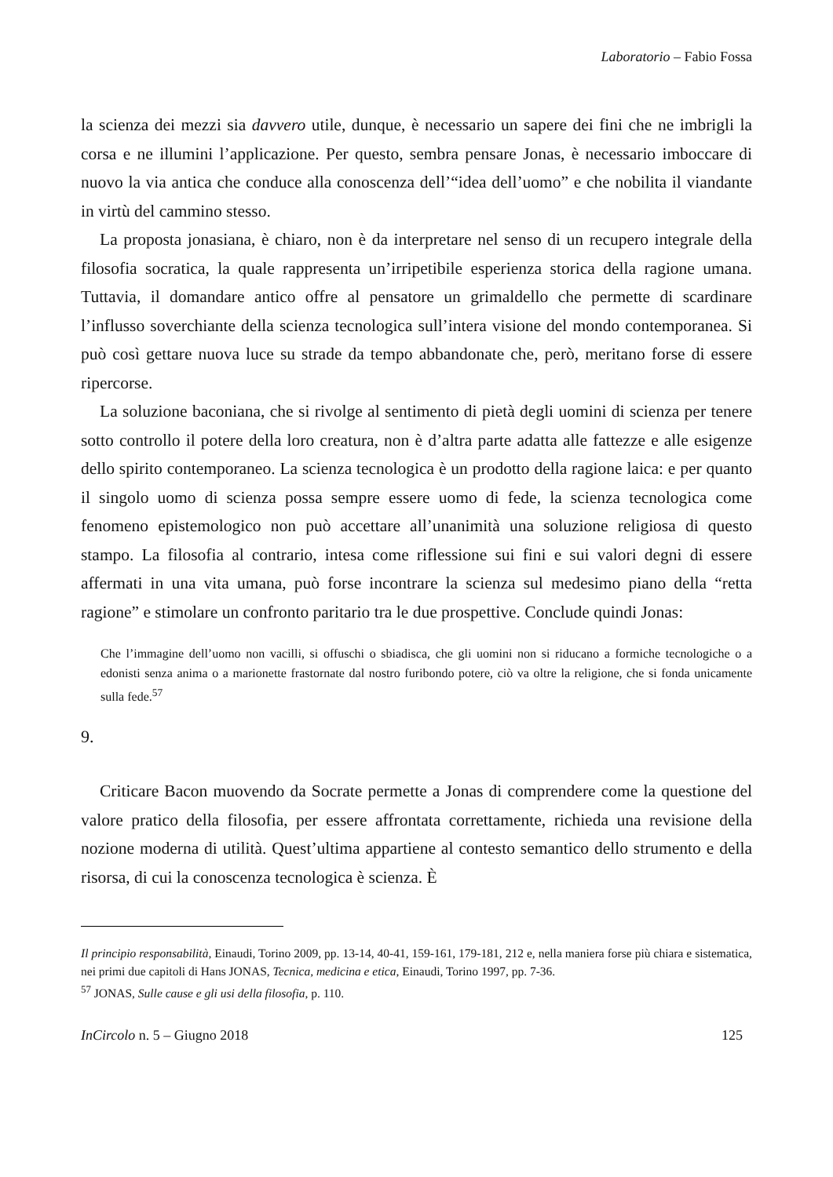Laboratorio – Fabio Fossa
la scienza dei mezzi sia davvero utile, dunque, è necessario un sapere dei fini che ne imbrigli la corsa e ne illumini l’applicazione. Per questo, sembra pensare Jonas, è necessario imboccare di nuovo la via antica che conduce alla conoscenza dell’“idea dell’uomo” e che nobilita il viandante in virtù del cammino stesso.
La proposta jonasiana, è chiaro, non è da interpretare nel senso di un recupero integrale della filosofia socratica, la quale rappresenta un’irripetibile esperienza storica della ragione umana. Tuttavia, il domandare antico offre al pensatore un grimaldello che permette di scardinare l’influsso soverchiante della scienza tecnologica sull’intera visione del mondo contemporanea. Si può così gettare nuova luce su strade da tempo abbandonate che, però, meritano forse di essere ripercorse.
La soluzione baconiana, che si rivolge al sentimento di pietà degli uomini di scienza per tenere sotto controllo il potere della loro creatura, non è d’altra parte adatta alle fattezze e alle esigenze dello spirito contemporaneo. La scienza tecnologica è un prodotto della ragione laica: e per quanto il singolo uomo di scienza possa sempre essere uomo di fede, la scienza tecnologica come fenomeno epistemologico non può accettare all’unanimità una soluzione religiosa di questo stampo. La filosofia al contrario, intesa come riflessione sui fini e sui valori degni di essere affermati in una vita umana, può forse incontrare la scienza sul medesimo piano della “retta ragione” e stimolare un confronto paritario tra le due prospettive. Conclude quindi Jonas:
Che l’immagine dell’uomo non vacilli, si offuschi o sbiadisca, che gli uomini non si riducano a formiche tecnologiche o a edonisti senza anima o a marionette frastornate dal nostro furibondo potere, ciò va oltre la religione, che si fonda unicamente sulla fede.<sup>57</sup>
9.
Criticare Bacon muovendo da Socrate permette a Jonas di comprendere come la questione del valore pratico della filosofia, per essere affrontata correttamente, richieda una revisione della nozione moderna di utilità. Quest’ultima appartiene al contesto semantico dello strumento e della risorsa, di cui la conoscenza tecnologica è scienza. È
Il principio responsabilità, Einaudi, Torino 2009, pp. 13-14, 40-41, 159-161, 179-181, 212 e, nella maniera forse più chiara e sistematica, nei primi due capitoli di Hans JONAS, Tecnica, medicina e etica, Einaudi, Torino 1997, pp. 7-36.
<sup>57</sup> JONAS, Sulle cause e gli usi della filosofia, p. 110.
InCircolo n. 5 – Giugno 2018 125